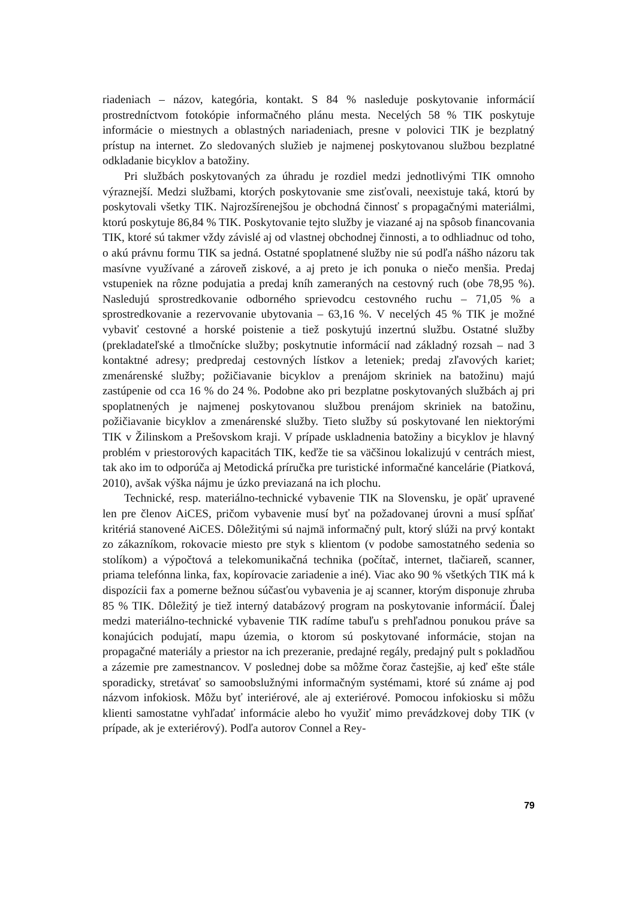riadeniach – názov, kategória, kontakt. S 84 % nasleduje poskytovanie informácií prostredníctvom fotokópie informačného plánu mesta. Necelých 58 % TIK poskytuje informácie o miestnych a oblastných nariadeniach, presne v polovici TIK je bezplatný prístup na internet. Zo sledovaných služieb je najmenej poskytovanou službou bezplatné odkladanie bicyklov a batožiny.
Pri službách poskytovaných za úhradu je rozdiel medzi jednotlivými TIK omnoho výraznejší. Medzi službami, ktorých poskytovanie sme zisťovali, neexistuje taká, ktorú by poskytovali všetky TIK. Najrozšírenejšou je obchodná činnosť s propagačnými materiálmi, ktorú poskytuje 86,84 % TIK. Poskytovanie tejto služby je viazané aj na spôsob financovania TIK, ktoré sú takmer vždy závislé aj od vlastnej obchodnej činnosti, a to odhliadnuc od toho, o akú právnu formu TIK sa jedná. Ostatné spoplatnené služby nie sú podľa nášho názoru tak masívne využívané a zároveň ziskové, a aj preto je ich ponuka o niečo menšia. Predaj vstupeniek na rôzne podujatia a predaj kníh zameraných na cestovný ruch (obe 78,95 %). Nasledujú sprostredkovanie odborného sprievodcu cestovného ruchu – 71,05 % a sprostredkovanie a rezervovanie ubytovania – 63,16 %. V necelých 45 % TIK je možné vybaviť cestovné a horské poistenie a tiež poskytujú inzertnú službu. Ostatné služby (prekladateľské a tlmočnícke služby; poskytnutie informácií nad základný rozsah – nad 3 kontaktné adresy; predpredaj cestovných lístkov a leteniek; predaj zľavových kariet; zmenárenské služby; požičiavanie bicyklov a prenájom skriniek na batožinu) majú zastúpenie od cca 16 % do 24 %. Podobne ako pri bezplatne poskytovaných službách aj pri spoplatnených je najmenej poskytovanou službou prenájom skriniek na batožinu, požičiavanie bicyklov a zmenárenské služby. Tieto služby sú poskytované len niektorými TIK v Žilinskom a Prešovskom kraji. V prípade uskladnenia batožiny a bicyklov je hlavný problém v priestorových kapacitách TIK, keďže tie sa väčšinou lokalizujú v centrách miest, tak ako im to odporúča aj Metodická príručka pre turistické informačné kancelárie (Piatková, 2010), avšak výška nájmu je úzko previazaná na ich plochu.
Technické, resp. materiálno-technické vybavenie TIK na Slovensku, je opäť upravené len pre členov AiCES, pričom vybavenie musí byť na požadovanej úrovni a musí spĺňať kritériá stanovené AiCES. Dôležitými sú najmä informačný pult, ktorý slúži na prvý kontakt zo zákazníkom, rokovacie miesto pre styk s klientom (v podobe samostatného sedenia so stolíkom) a výpočtová a telekomunikačná technika (počítač, internet, tlačiareň, scanner, priama telefónna linka, fax, kopírovacie zariadenie a iné). Viac ako 90 % všetkých TIK má k dispozícii fax a pomerne bežnou súčasťou vybavenia je aj scanner, ktorým disponuje zhruba 85 % TIK. Dôležitý je tiež interný databázový program na poskytovanie informácií. Ďalej medzi materiálno-technické vybavenie TIK radíme tabuľu s prehľadnou ponukou práve sa konajúcich podujatí, mapu územia, o ktorom sú poskytované informácie, stojan na propagačné materiály a priestor na ich prezeranie, predajné regály, predajný pult s pokladňou a zázemie pre zamestnancov. V poslednej dobe sa môžme čoraz častejšie, aj keď ešte stále sporadicky, stretávať so samoobslužnými informačným systémami, ktoré sú známe aj pod názvom infokiosk. Môžu byť interiérové, ale aj exteriérové. Pomocou infokiosku si môžu klienti samostatne vyhľadať informácie alebo ho využiť mimo prevádzkovej doby TIK (v prípade, ak je exteriérový). Podľa autorov Connel a Rey-
79